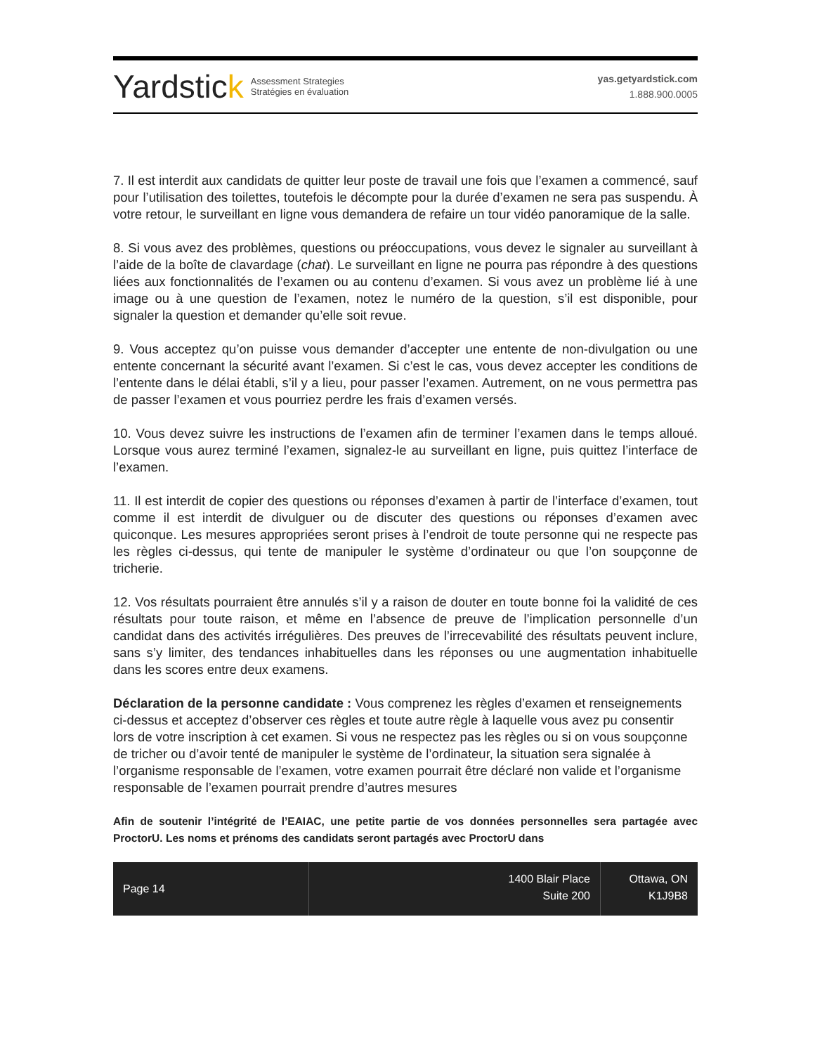Yardstick
Assessment Strategies
Stratégies en évaluation
yas.getyardstick.com
1.888.900.0005
7. Il est interdit aux candidats de quitter leur poste de travail une fois que l’examen a commencé, sauf pour l’utilisation des toilettes, toutefois le décompte pour la durée d’examen ne sera pas suspendu. À votre retour, le surveillant en ligne vous demandera de refaire un tour vidéo panoramique de la salle.
8. Si vous avez des problèmes, questions ou préoccupations, vous devez le signaler au surveillant à l’aide de la boîte de clavardage (chat). Le surveillant en ligne ne pourra pas répondre à des questions liées aux fonctionnalités de l’examen ou au contenu d’examen. Si vous avez un problème lié à une image ou à une question de l’examen, notez le numéro de la question, s’il est disponible, pour signaler la question et demander qu’elle soit revue.
9. Vous acceptez qu’on puisse vous demander d’accepter une entente de non-divulgation ou une entente concernant la sécurité avant l’examen. Si c’est le cas, vous devez accepter les conditions de l’entente dans le délai établi, s’il y a lieu, pour passer l’examen. Autrement, on ne vous permettra pas de passer l’examen et vous pourriez perdre les frais d’examen versés.
10. Vous devez suivre les instructions de l’examen afin de terminer l’examen dans le temps alloué. Lorsque vous aurez terminé l’examen, signalez-le au surveillant en ligne, puis quittez l’interface de l’examen.
11. Il est interdit de copier des questions ou réponses d’examen à partir de l’interface d’examen, tout comme il est interdit de divulguer ou de discuter des questions ou réponses d’examen avec quiconque. Les mesures appropriées seront prises à l’endroit de toute personne qui ne respecte pas les règles ci-dessus, qui tente de manipuler le système d’ordinateur ou que l’on soupçonne de tricherie.
12. Vos résultats pourraient être annulés s’il y a raison de douter en toute bonne foi la validité de ces résultats pour toute raison, et même en l’absence de preuve de l’implication personnelle d’un candidat dans des activités irrégulières. Des preuves de l’irrecevabilité des résultats peuvent inclure, sans s’y limiter, des tendances inhabituelles dans les réponses ou une augmentation inhabituelle dans les scores entre deux examens.
Déclaration de la personne candidate : Vous comprenez les règles d’examen et renseignements ci-dessus et acceptez d’observer ces règles et toute autre règle à laquelle vous avez pu consentir lors de votre inscription à cet examen. Si vous ne respectez pas les règles ou si on vous soupçonne de tricher ou d’avoir tenté de manipuler le système de l’ordinateur, la situation sera signalée à l’organisme responsable de l’examen, votre examen pourrait être déclaré non valide et l’organisme responsable de l’examen pourrait prendre d’autres mesures
Afin de soutenir l’intégrité de l’EAIAC, une petite partie de vos données personnelles sera partagée avec ProctorU. Les noms et prénoms des candidats seront partagés avec ProctorU dans
Page 14
1400 Blair Place
Suite 200
Ottawa, ON
K1J9B8